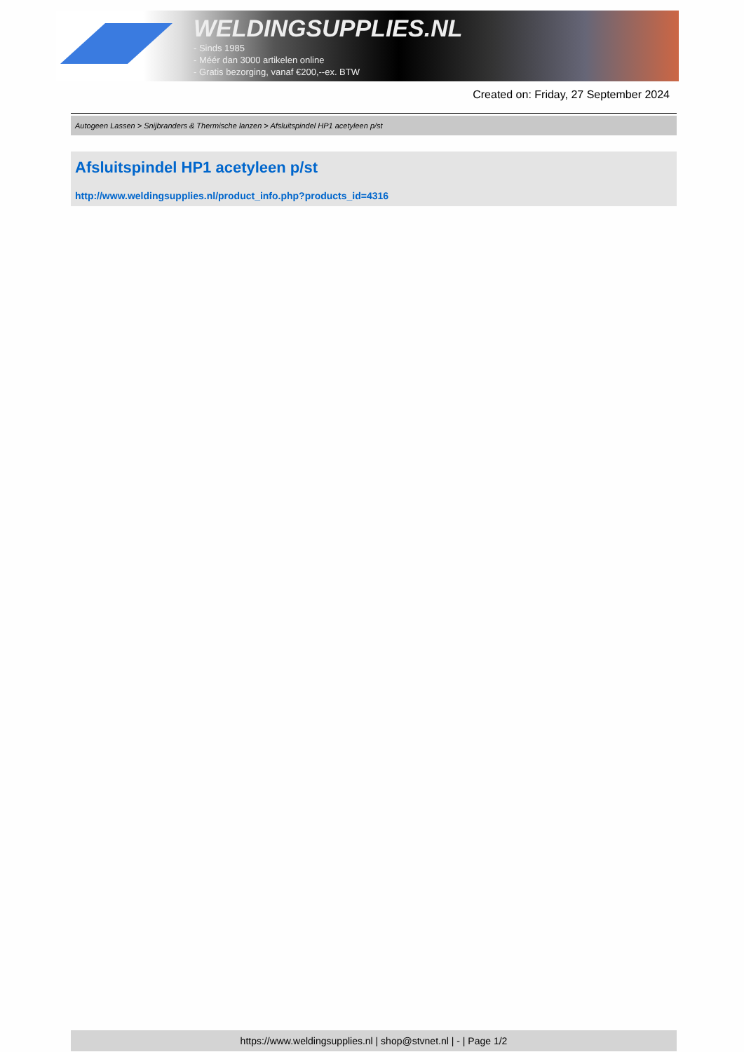WELDINGSUPPLIES.NL
- Sinds 1985
- Méér dan 3000 artikelen online
- Gratis bezorging, vanaf €200,--ex. BTW
Created on: Friday, 27 September 2024
Autogeen Lassen > Snijbranders & Thermische lanzen > Afsluitspindel HP1 acetyleen p/st
Afsluitspindel HP1 acetyleen p/st
http://www.weldingsupplies.nl/product_info.php?products_id=4316
https://www.weldingsupplies.nl | shop@stvnet.nl | - | Page 1/2